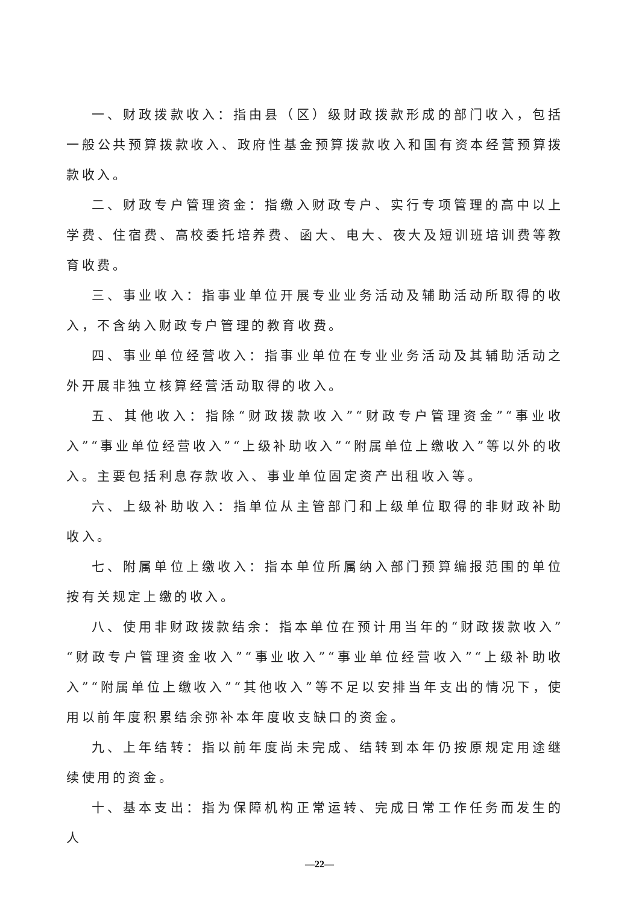一、财政拨款收入：指由县（区）级财政拨款形成的部门收入，包括一般公共预算拨款收入、政府性基金预算拨款收入和国有资本经营预算拨款收入。
二、财政专户管理资金：指缴入财政专户、实行专项管理的高中以上学费、住宿费、高校委托培养费、函大、电大、夜大及短训班培训费等教育收费。
三、事业收入：指事业单位开展专业业务活动及辅助活动所取得的收入，不含纳入财政专户管理的教育收费。
四、事业单位经营收入：指事业单位在专业业务活动及其辅助活动之外开展非独立核算经营活动取得的收入。
五、其他收入：指除“财政拨款收入”“财政专户管理资金”“事业收入”“事业单位经营收入”“上级补助收入”“附属单位上缴收入”等以外的收入。主要包括利息存款收入、事业单位固定资产出租收入等。
六、上级补助收入：指单位从主管部门和上级单位取得的非财政补助收入。
七、附属单位上缴收入：指本单位所属纳入部门预算编报范围的单位按有关规定上缴的收入。
八、使用非财政拨款结余：指本单位在预计用当年的“财政拨款收入”“财政专户管理资金收入”“事业收入”“事业单位经营收入”“上级补助收入”“附属单位上缴收入”“其他收入”等不足以安排当年支出的情况下，使用以前年度积累结余弥补本年度收支缺口的资金。
九、上年结转：指以前年度尚未完成、结转到本年仍按原规定用途继续使用的资金。
十、基本支出：指为保障机构正常运转、完成日常工作任务而发生的人
—22—